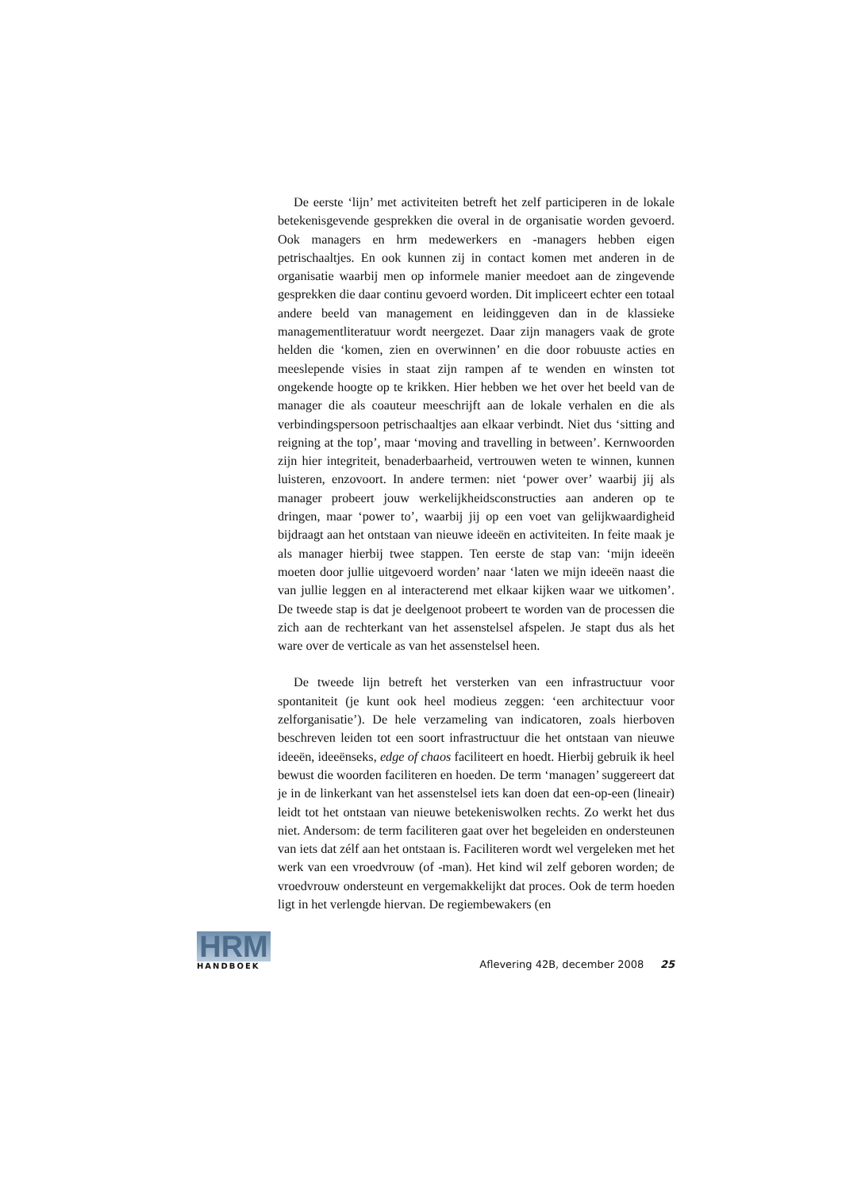De eerste ‘lijn’ met activiteiten betreft het zelf participeren in de lokale betekenisgevende gesprekken die overal in de organisatie worden gevoerd. Ook managers en hrm medewerkers en -managers hebben eigen petrischaaltjes. En ook kunnen zij in contact komen met anderen in de organisatie waarbij men op informele manier meedoet aan de zingevende gesprekken die daar continu gevoerd worden. Dit impliceert echter een totaal andere beeld van management en leidinggeven dan in de klassieke managementliteratuur wordt neergezet. Daar zijn managers vaak de grote helden die ‘komen, zien en overwinnen’ en die door robuuste acties en meeslepende visies in staat zijn rampen af te wenden en winsten tot ongekende hoogte op te krikken. Hier hebben we het over het beeld van de manager die als coauteur meeschrijft aan de lokale verhalen en die als verbindingspersoon petrischaaltjes aan elkaar verbindt. Niet dus ‘sitting and reigning at the top’, maar ‘moving and travelling in between’. Kernwoorden zijn hier integriteit, benaderbaarheid, vertrouwen weten te winnen, kunnen luisteren, enzovoort. In andere termen: niet ‘power over’ waarbij jij als manager probeert jouw werkelijkheidsconstructies aan anderen op te dringen, maar ‘power to’, waarbij jij op een voet van gelijkwaardigheid bijdraagt aan het ontstaan van nieuwe ideeën en activiteiten. In feite maak je als manager hierbij twee stappen. Ten eerste de stap van: ‘mijn ideeën moeten door jullie uitgevoerd worden’ naar ‘laten we mijn ideeën naast die van jullie leggen en al interacterend met elkaar kijken waar we uitkomen’. De tweede stap is dat je deelgenoot probeert te worden van de processen die zich aan de rechterkant van het assenstelsel afspelen. Je stapt dus als het ware over de verticale as van het assenstelsel heen.
De tweede lijn betreft het versterken van een infrastructuur voor spontaniteit (je kunt ook heel modieus zeggen: ‘een architectuur voor zelforganisatie’). De hele verzameling van indicatoren, zoals hierboven beschreven leiden tot een soort infrastructuur die het ontstaan van nieuwe ideeën, ideeënseks, edge of chaos faciliteert en hoedt. Hierbij gebruik ik heel bewust die woorden faciliteren en hoeden. De term ‘managen’ suggereert dat je in de linkerkant van het assenstelsel iets kan doen dat een-op-een (lineair) leidt tot het ontstaan van nieuwe betekeniswolken rechts. Zo werkt het dus niet. Andersom: de term faciliteren gaat over het begeleiden en ondersteunen van iets dat zélf aan het ontstaan is. Faciliteren wordt wel vergeleken met het werk van een vroedvrouw (of -man). Het kind wil zelf geboren worden; de vroedvrouw ondersteunt en vergemakkelijkt dat proces. Ook de term hoeden ligt in het verlengde hiervan. De regiembewakers (en
HRM
HANDBOEK
Aflevering 42B, december 2008 25